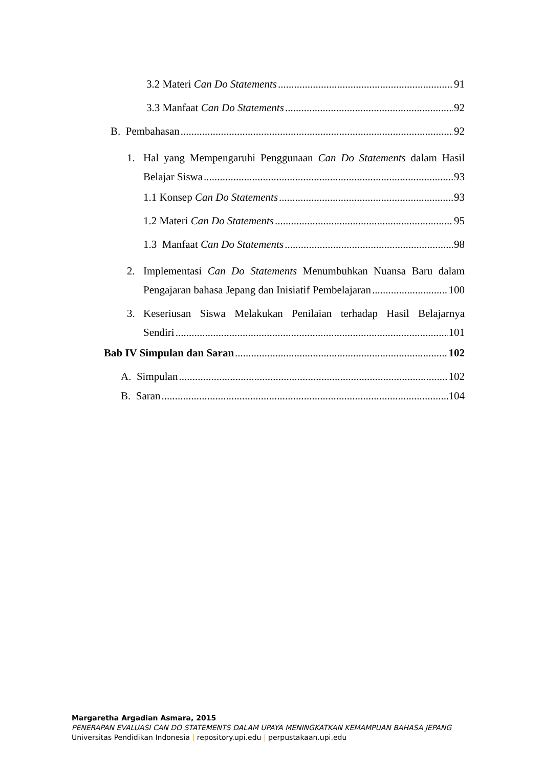3.2 Materi Can Do Statements 91
3.3 Manfaat Can Do Statements 92
B. Pembahasan 92
1. Hal yang Mempengaruhi Penggunaan Can Do Statements dalam Hasil
Belajar Siswa 93
1.1 Konsep Can Do Statements 93
1.2 Materi Can Do Statements 95
1.3 Manfaat Can Do Statements 98
2. Implementasi Can Do Statements Menumbuhkan Nuansa Baru dalam
Pengajaran bahasa Jepang dan Inisiatif Pembelajaran 100
3. Keseriusan Siswa Melakukan Penilaian terhadap Hasil Belajarnya
Sendiri 101
Bab IV Simpulan dan Saran 102
A. Simpulan 102
B. Saran 104
Margaretha Argadian Asmara, 2015
PENERAPAN EVALUASI CAN DO STATEMENTS DALAM UPAYA MENINGKATKAN KEMAMPUAN BAHASA JEPANG
Universitas Pendidikan Indonesia | repository.upi.edu | perpustakaan.upi.edu